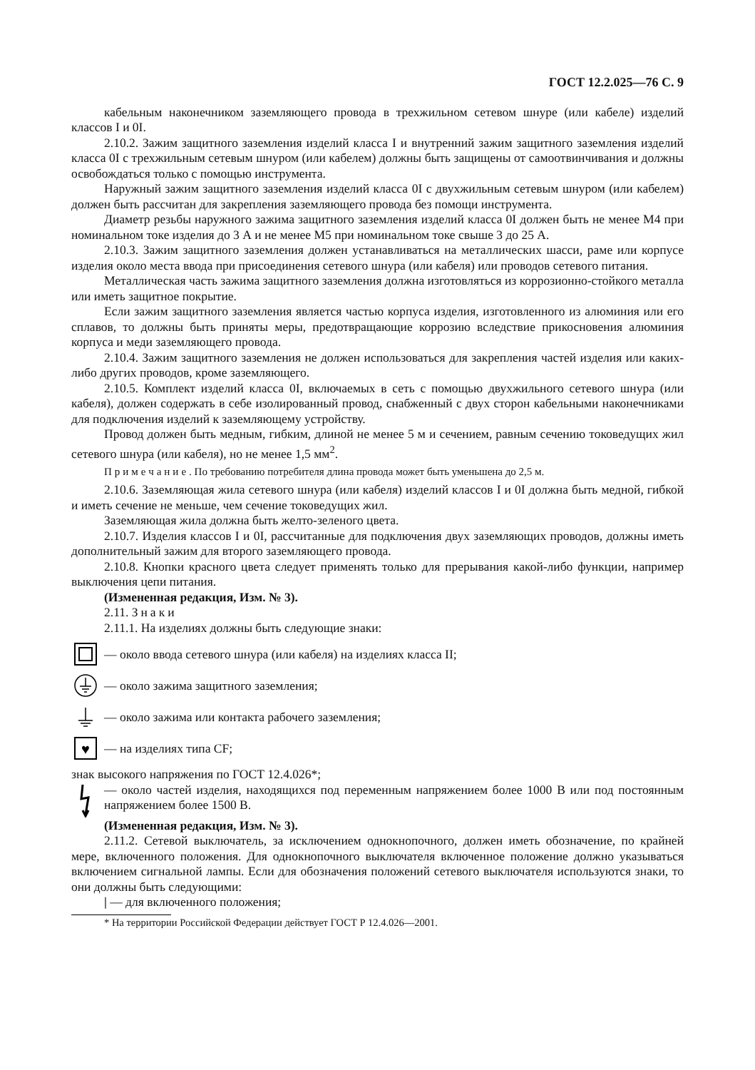ГОСТ 12.2.025—76 С. 9
кабельным наконечником заземляющего провода в трехжильном сетевом шнуре (или кабеле) изделий классов I и 0I.
2.10.2. Зажим защитного заземления изделий класса I и внутренний зажим защитного заземления изделий класса 0I с трехжильным сетевым шнуром (или кабелем) должны быть защищены от самоотвинчивания и должны освобождаться только с помощью инструмента.
Наружный зажим защитного заземления изделий класса 0I с двухжильным сетевым шнуром (или кабелем) должен быть рассчитан для закрепления заземляющего провода без помощи инструмента.
Диаметр резьбы наружного зажима защитного заземления изделий класса 0I должен быть не менее М4 при номинальном токе изделия до 3 А и не менее М5 при номинальном токе свыше 3 до 25 А.
2.10.3. Зажим защитного заземления должен устанавливаться на металлических шасси, раме или корпусе изделия около места ввода при присоединения сетевого шнура (или кабеля) или проводов сетевого питания.
Металлическая часть зажима защитного заземления должна изготовляться из коррозионно-стойкого металла или иметь защитное покрытие.
Если зажим защитного заземления является частью корпуса изделия, изготовленного из алюминия или его сплавов, то должны быть приняты меры, предотвращающие коррозию вследствие прикосновения алюминия корпуса и меди заземляющего провода.
2.10.4. Зажим защитного заземления не должен использоваться для закрепления частей изделия или каких-либо других проводов, кроме заземляющего.
2.10.5. Комплект изделий класса 0I, включаемых в сеть с помощью двухжильного сетевого шнура (или кабеля), должен содержать в себе изолированный провод, снабженный с двух сторон кабельными наконечниками для подключения изделий к заземляющему устройству.
Провод должен быть медным, гибким, длиной не менее 5 м и сечением, равным сечению токоведущих жил сетевого шнура (или кабеля), но не менее 1,5 мм<sup>2</sup>.
Примечание. По требованию потребителя длина провода может быть уменьшена до 2,5 м.
2.10.6. Заземляющая жила сетевого шнура (или кабеля) изделий классов I и 0I должна быть медной, гибкой и иметь сечение не меньше, чем сечение токоведущих жил.
Заземляющая жила должна быть желто-зеленого цвета.
2.10.7. Изделия классов I и 0I, рассчитанные для подключения двух заземляющих проводов, должны иметь дополнительный зажим для второго заземляющего провода.
2.10.8. Кнопки красного цвета следует применять только для прерывания какой-либо функции, например выключения цепи питания.
(Измененная редакция, Изм. № 3).
2.11. Знаки
2.11.1. На изделиях должны быть следующие знаки:
— около ввода сетевого шнура (или кабеля) на изделиях класса II;
— около зажима защитного заземления;
— около зажима или контакта рабочего заземления;
♥
— на изделиях типа CF;
знак высокого напряжения по ГОСТ 12.4.026*;
— около частей изделия, находящихся под переменным напряжением более 1000 В или под постоянным напряжением более 1500 В.
(Измененная редакция, Изм. № 3).
2.11.2. Сетевой выключатель, за исключением однокнопочного, должен иметь обозначение, по крайней мере, включенного положения. Для однокнопочного выключателя включенное положение должно указываться включением сигнальной лампы. Если для обозначения положений сетевого выключателя используются знаки, то они должны быть следующими:
| — для включенного положения;
* На территории Российской Федерации действует ГОСТ Р 12.4.026—2001.